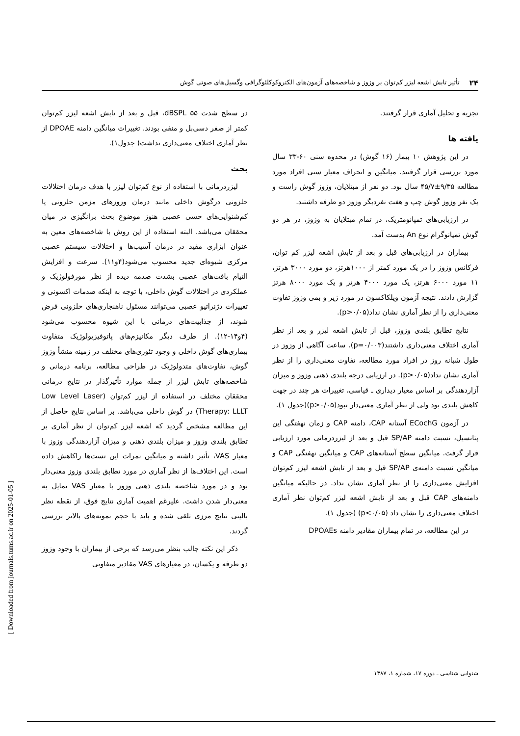۲۴ تأثیر تابش اشعه لیزر کم‌توان بر وزوز و شاخصه‌های آزمون‌های الکتروکوکلئوگرافی وگسیل‌های صوتی گوش
تجزیه و تحلیل آماری قرار گرفتند.
یافته ها
در این پژوهش ۱۰ بیمار (۱۶ گوش) در محدوه سنی ۶۰-۳۳ سال مورد بررسی قرار گرفتند. میانگین و انحراف معیار سنی افراد مورد مطالعه ۹/۳۵±۴۵/۷ سال بود. دو نفر از مبتلایان، وزوز گوش راست و یک نفر وزوز گوش چپ و هفت نفردیگر وزوز دو طرفه داشتند.
در ارزیابی‌های تمپانومتریک، در تمام مبتلایان به وزوز، در هر دو گوش تمپانوگرام نوع An بدست آمد.
بیماران در ارزیابی‌های قبل و بعد از تابش اشعه لیزر کم توان، فرکانس وزوز را در یک مورد کمتر از ۱۰۰۰هرتز، دو مورد ۳۰۰۰ هرتز، ۱۱ مورد ۶۰۰۰ هرتز، یک مورد ۴۰۰۰ هرتز و یک مورد ۸۰۰۰ هرتز گزارش دادند. نتیجه آزمون ویلکاکسون در مورد زیر و بمی وزوز تفاوت معنی‌داری را از نظر آماری نشان نداد(p>۰/۰۵).
نتایج تطابق بلندی وزوز، قبل از تابش اشعه لیزر و بعد از نظر آماری اختلاف معنی‌داری داشتند(p=۰/۰۰۳). ساعت آگاهی از وزوز در طول شبانه روز در افراد مورد مطالعه، تفاوت معنی‌داری را از نظر آماری نشان نداد(p>۰/۰۵). در ارزیابی درجه بلندی ذهنی وزوز و میزان آزاردهندگی بر اساس معیار دیداری ـ قیاسی، تغییرات هر چند در جهت کاهش بلندی بود ولی از نظر آماری معنی‌دار نبود(p>۰/۰۵)(جدول ۱).
در آزمون ECochG آستانه CAP، دامنه CAP و زمان نهفتگی این پتانسیل، نسبت دامنه SP/AP قبل و بعد از لیزردرمانی مورد ارزیابی قرار گرفت. میانگین سطح آستانه‌های CAP و میانگین نهفتگی CAP و میانگین نسبت دامنه‌ی SP/AP قبل و بعد از تابش اشعه لیزر کم‌توان افزایش معنی‌داری را از نظر آماری نشان نداد. در حالیکه میانگین دامنه‌های CAP قبل و بعد از تابش اشعه لیزر کم‌توان نظر آماری اختلاف معنی‌داری را نشان داد (p<۰/۰۵) (جدول ۱).
در این مطالعه، در تمام بیماران مقادیر دامنه DPOAEs
در سطح شدت ۵۵ dBSPL، قبل و بعد از تابش اشعه لیزر کم‌توان کمتر از صفر دسی‌بل و منفی بودند. تغییرات میانگین دامنه DPOAE از نظر آماری اختلاف معنی‌داری نداشت( جدول۱).
بحث
لیزردرمانی با استفاده از نوع کم‌توان لیزر با هدف درمان اختلالات حلزونی درگوش داخلی مانند درمان وزوزهای مزمن حلزونی یا کم‌شنوایی‌های حسی عصبی هنوز موضوع بحث برانگیزی در میان محققان می‌باشد. البته استفاده از این روش با شاخصه‌های معین به عنوان ابزاری مفید در درمان آسیب‌ها و اختلالات سیستم عصبی مرکزی شیوه‌ای جدید محسوب می‌شود(۴و۱۱). سرعت و افزایش التیام بافت‌های عصبی بشدت صدمه دیده از نظر مورفولوژیک و عملکردی در اختلالات گوش داخلی، با توجه به اینکه صدمات اکسونی و تغییرات دژنراتیو عصبی می‌توانند مسئول ناهنجاری‌های حلزونی فرض شوند، از جذابیت‌های درمانی با این شیوه محسوب می‌شود (۴و۱۴-۱۲). از طرف دیگر مکانیزم‌های پاتوفیزیولوژیک متفاوت بیماری‌های گوش داخلی و وجود تئوری‌های مختلف در زمینه منشأ وزوز گوش، تفاوت‌های متدولوژیک در طراحی مطالعه، برنامه درمانی و شاخصه‌های تابش لیزر از جمله موارد تأثیرگذار در نتایج درمانی محققان مختلف در استفاده از لیزر کم‌توان (Low Level Laser Therapy: LLLT) در گوش داخلی می‌باشد. بر اساس نتایج حاصل از این مطالعه مشخص گردید که اشعه لیزر کم‌توان از نظر آماری بر تطابق بلندی وزوز و میزان بلندی ذهنی و میزان آزاردهندگی وزوز با معیار VAS، تأثیر داشته و میانگین نمرات این تست‌ها راکاهش داده است. این اختلاف‌ها از نظر آماری در مورد تطابق بلندی وزوز معنی‌دار بود و در مورد شاخصه بلندی ذهنی وزوز با معیار VAS تمایل به معنی‌دار شدن داشت. علیرغم اهمیت آماری نتایج فوق، از نقطه نظر بالینی نتایج مرزی تلقی شده و باید با حجم نمونه‌های بالاتر بررسی گردند.
ذکر این نکته جالب بنظر می‌رسد که برخی از بیماران با وجود وزوز دو طرفه و یکسان، در معیارهای VAS مقادیر متفاوتی
شنوایی شناسی ـ دوره ۱۷، شماره ۱، ۱۳۸۷
[ Downloaded from journals.tums.ac.ir on 2025-01-05 ]